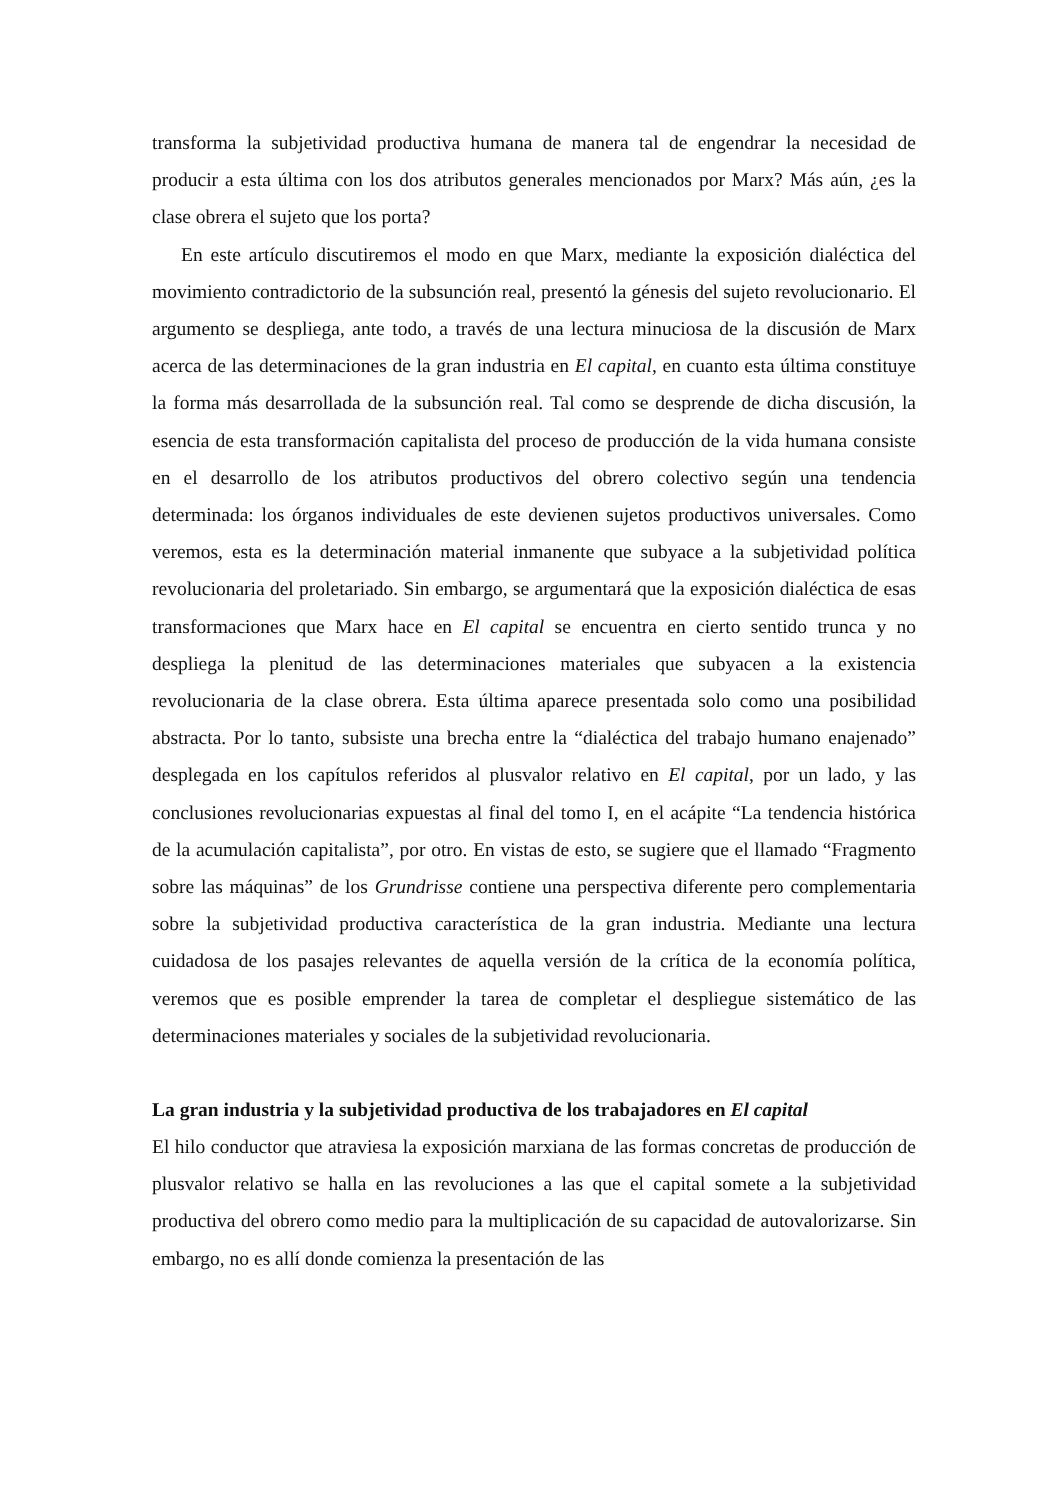transforma la subjetividad productiva humana de manera tal de engendrar la necesidad de producir a esta última con los dos atributos generales mencionados por Marx? Más aún, ¿es la clase obrera el sujeto que los porta?
En este artículo discutiremos el modo en que Marx, mediante la exposición dialéctica del movimiento contradictorio de la subsunción real, presentó la génesis del sujeto revolucionario. El argumento se despliega, ante todo, a través de una lectura minuciosa de la discusión de Marx acerca de las determinaciones de la gran industria en El capital, en cuanto esta última constituye la forma más desarrollada de la subsunción real. Tal como se desprende de dicha discusión, la esencia de esta transformación capitalista del proceso de producción de la vida humana consiste en el desarrollo de los atributos productivos del obrero colectivo según una tendencia determinada: los órganos individuales de este devienen sujetos productivos universales. Como veremos, esta es la determinación material inmanente que subyace a la subjetividad política revolucionaria del proletariado. Sin embargo, se argumentará que la exposición dialéctica de esas transformaciones que Marx hace en El capital se encuentra en cierto sentido trunca y no despliega la plenitud de las determinaciones materiales que subyacen a la existencia revolucionaria de la clase obrera. Esta última aparece presentada solo como una posibilidad abstracta. Por lo tanto, subsiste una brecha entre la “dialéctica del trabajo humano enajenado” desplegada en los capítulos referidos al plusvalor relativo en El capital, por un lado, y las conclusiones revolucionarias expuestas al final del tomo I, en el acápite “La tendencia histórica de la acumulación capitalista”, por otro. En vistas de esto, se sugiere que el llamado “Fragmento sobre las máquinas” de los Grundrisse contiene una perspectiva diferente pero complementaria sobre la subjetividad productiva característica de la gran industria. Mediante una lectura cuidadosa de los pasajes relevantes de aquella versión de la crítica de la economía política, veremos que es posible emprender la tarea de completar el despliegue sistemático de las determinaciones materiales y sociales de la subjetividad revolucionaria.
La gran industria y la subjetividad productiva de los trabajadores en El capital
El hilo conductor que atraviesa la exposición marxiana de las formas concretas de producción de plusvalor relativo se halla en las revoluciones a las que el capital somete a la subjetividad productiva del obrero como medio para la multiplicación de su capacidad de autovalorizarse. Sin embargo, no es allí donde comienza la presentación de las